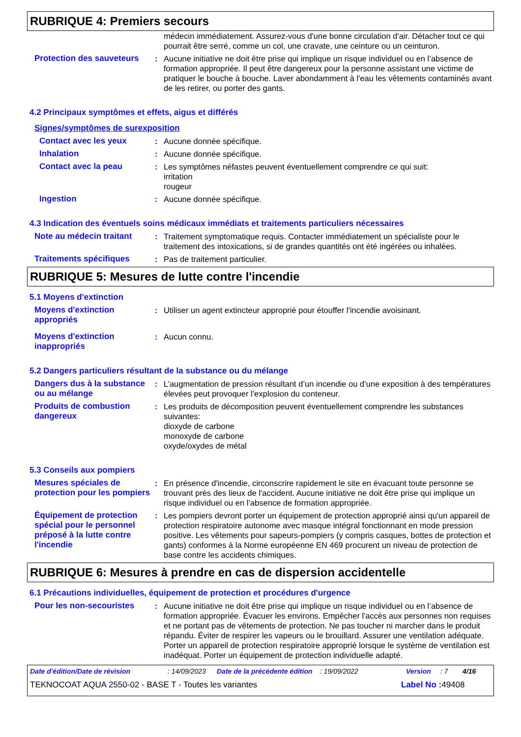RUBRIQUE 4: Premiers secours
médecin immédiatement. Assurez-vous d'une bonne circulation d'air. Détacher tout ce qui pourrait être serré, comme un col, une cravate, une ceinture ou un ceinturon.
Protection des sauveteurs
: Aucune initiative ne doit être prise qui implique un risque individuel ou en l’absence de formation appropriée. Il peut être dangereux pour la personne assistant une victime de pratiquer le bouche à bouche. Laver abondamment à l'eau les vêtements contaminés avant de les retirer, ou porter des gants.
4.2 Principaux symptômes et effets, aigus et différés
Signes/symptômes de surexposition
Contact avec les yeux : Aucune donnée spécifique.
Inhalation : Aucune donnée spécifique.
Contact avec la peau : Les symptômes néfastes peuvent éventuellement comprendre ce qui suit:
irritation
rougeur
Ingestion : Aucune donnée spécifique.
4.3 Indication des éventuels soins médicaux immédiats et traitements particuliers nécessaires
Note au médecin traitant : Traitement symptomatique requis. Contacter immédiatement un spécialiste pour le traitement des intoxications, si de grandes quantités ont été ingérées ou inhalées.
Traitements spécifiques : Pas de traitement particulier.
RUBRIQUE 5: Mesures de lutte contre l'incendie
5.1 Moyens d'extinction
Moyens d'extinction appropriés
: Utiliser un agent extincteur approprié pour étouffer l'incendie avoisinant.
Moyens d'extinction inappropriés
: Aucun connu.
5.2 Dangers particuliers résultant de la substance ou du mélange
Dangers dus à la substance ou au mélange
: L’augmentation de pression résultant d’un incendie ou d’une exposition à des températures élevées peut provoquer l’explosion du conteneur.
Produits de combustion dangereux
: Les produits de décomposition peuvent éventuellement comprendre les substances suivantes:
dioxyde de carbone
monoxyde de carbone
oxyde/oxydes de métal
5.3 Conseils aux pompiers
Mesures spéciales de protection pour les pompiers
: En présence d'incendie, circonscrire rapidement le site en évacuant toute personne se trouvant près des lieux de l'accident. Aucune initiative ne doit être prise qui implique un risque individuel ou en l’absence de formation appropriée.
Équipement de protection spécial pour le personnel préposé à la lutte contre l'incendie
: Les pompiers devront porter un équipement de protection approprié ainsi qu'un appareil de protection respiratoire autonome avec masque intégral fonctionnant en mode pression positive. Les vêtements pour sapeurs-pompiers (y compris casques, bottes de protection et gants) conformes à la Norme européenne EN 469 procurent un niveau de protection de base contre les accidents chimiques.
RUBRIQUE 6: Mesures à prendre en cas de dispersion accidentelle
6.1 Précautions individuelles, équipement de protection et procédures d'urgence
Pour les non-secouristes : Aucune initiative ne doit être prise qui implique un risque individuel ou en l’absence de formation appropriée. Évacuer les environs. Empêcher l'accès aux personnes non requises et ne portant pas de vêtements de protection. Ne pas toucher ni marcher dans le produit répandu. Éviter de respirer les vapeurs ou le brouillard. Assurer une ventilation adéquate. Porter un appareil de protection respiratoire approprié lorsque le système de ventilation est inadéquat. Porter un équipement de protection individuelle adapté.
Date d'édition/Date de révision: 14/09/2023 Date de la précédente édition: 19/09/2022 Version: 7 4/16
TEKNOCOAT AQUA 2550-02 - BASE T - Toutes les variantes Label No : 49408